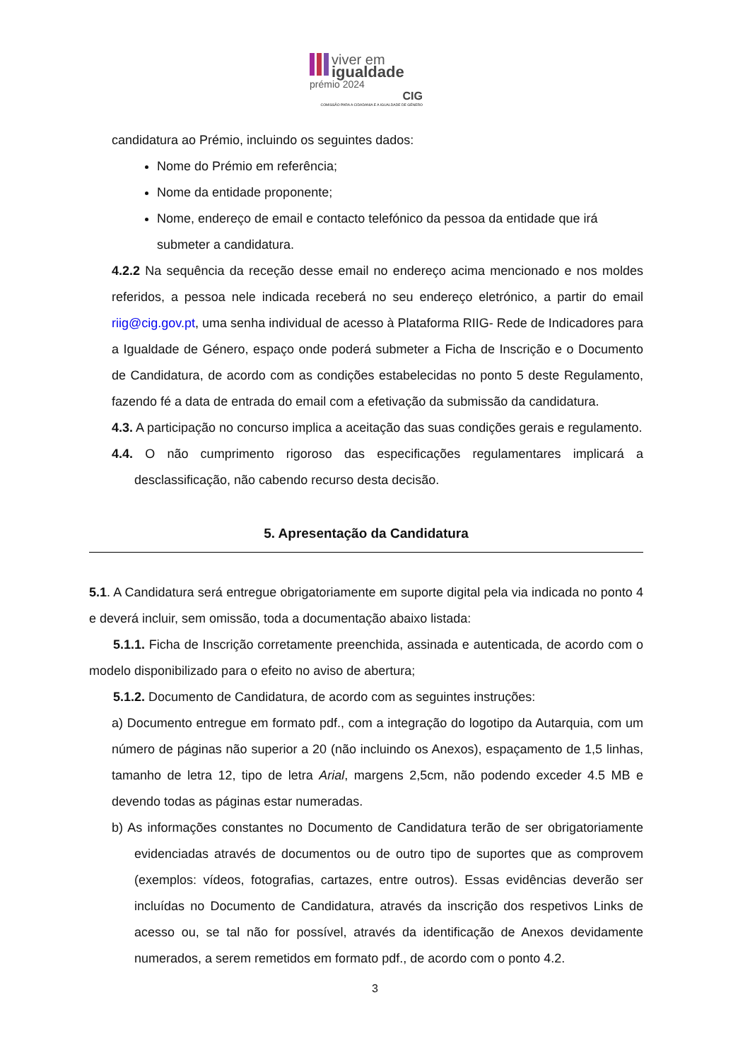viver em
igualdade
prémio 2024
CIG
COMISSÃO PARA A CIDADANIA E A IGUALDADE DE GÉNERO
candidatura ao Prémio, incluindo os seguintes dados:
Nome do Prémio em referência;
Nome da entidade proponente;
Nome, endereço de email e contacto telefónico da pessoa da entidade que irá submeter a candidatura.
4.2.2 Na sequência da receção desse email no endereço acima mencionado e nos moldes referidos, a pessoa nele indicada receberá no seu endereço eletrónico, a partir do email riig@cig.gov.pt, uma senha individual de acesso à Plataforma RIIG- Rede de Indicadores para a Igualdade de Género, espaço onde poderá submeter a Ficha de Inscrição e o Documento de Candidatura, de acordo com as condições estabelecidas no ponto 5 deste Regulamento, fazendo fé a data de entrada do email com a efetivação da submissão da candidatura.
4.3. A participação no concurso implica a aceitação das suas condições gerais e regulamento.
4.4. O não cumprimento rigoroso das especificações regulamentares implicará a desclassificação, não cabendo recurso desta decisão.
5. Apresentação da Candidatura
5.1. A Candidatura será entregue obrigatoriamente em suporte digital pela via indicada no ponto 4 e deverá incluir, sem omissão, toda a documentação abaixo listada:
5.1.1. Ficha de Inscrição corretamente preenchida, assinada e autenticada, de acordo com o modelo disponibilizado para o efeito no aviso de abertura;
5.1.2. Documento de Candidatura, de acordo com as seguintes instruções:
a) Documento entregue em formato pdf., com a integração do logotipo da Autarquia, com um número de páginas não superior a 20 (não incluindo os Anexos), espaçamento de 1,5 linhas, tamanho de letra 12, tipo de letra Arial, margens 2,5cm, não podendo exceder 4.5 MB e devendo todas as páginas estar numeradas.
b) As informações constantes no Documento de Candidatura terão de ser obrigatoriamente evidenciadas através de documentos ou de outro tipo de suportes que as comprovem (exemplos: vídeos, fotografias, cartazes, entre outros). Essas evidências deverão ser incluídas no Documento de Candidatura, através da inscrição dos respetivos Links de acesso ou, se tal não for possível, através da identificação de Anexos devidamente numerados, a serem remetidos em formato pdf., de acordo com o ponto 4.2.
3